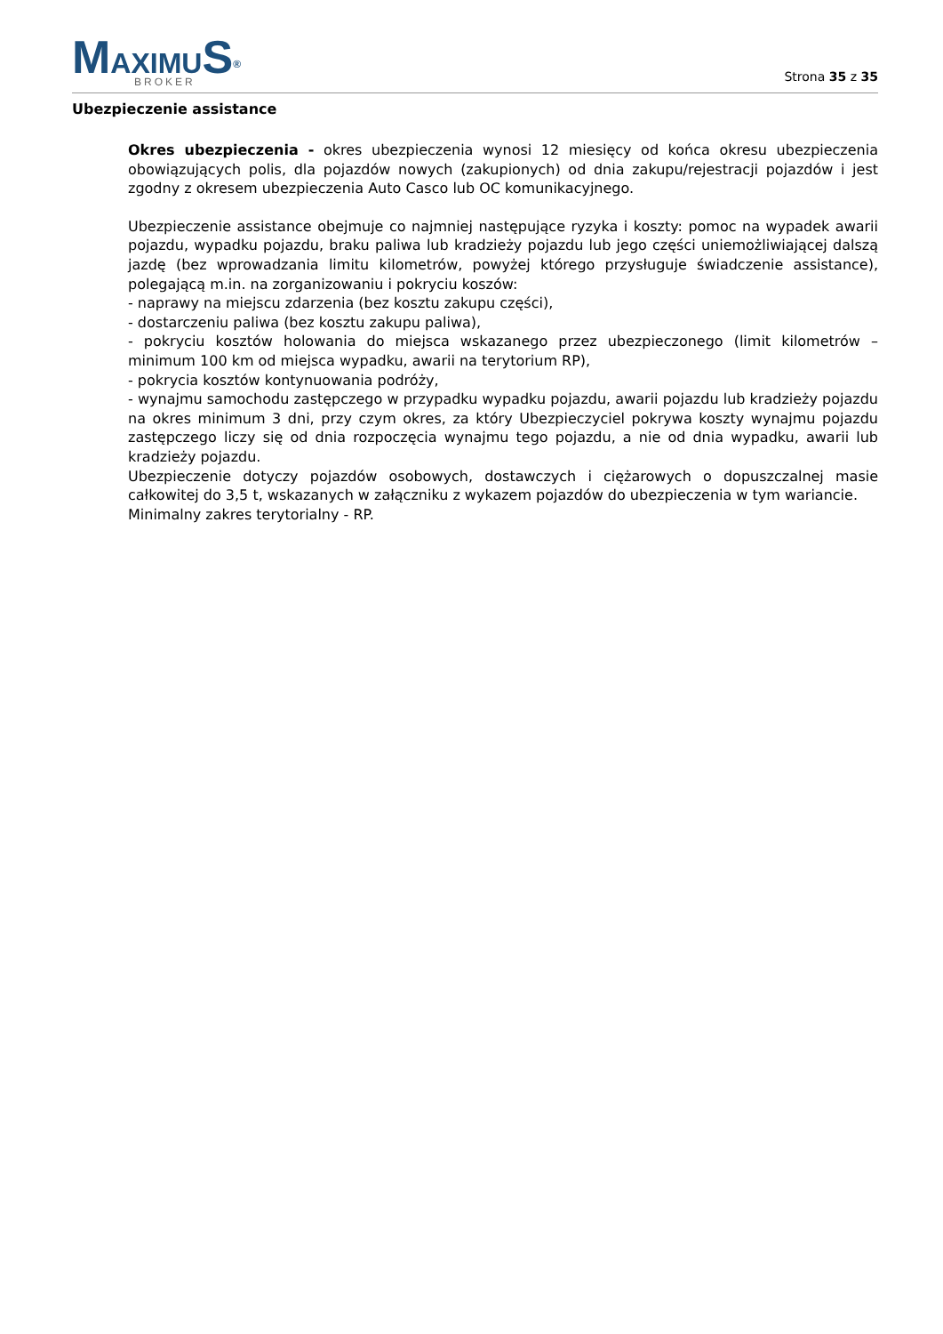MAXIMU S<sup>®</sup>
BROKER
Strona 35 z 35
Ubezpieczenie assistance
Okres ubezpieczenia - okres ubezpieczenia wynosi 12 miesięcy od końca okresu ubezpieczenia obowiązujących polis, dla pojazdów nowych (zakupionych) od dnia zakupu/rejestracji pojazdów i jest zgodny z okresem ubezpieczenia Auto Casco lub OC komunikacyjnego.
Ubezpieczenie assistance obejmuje co najmniej następujące ryzyka i koszty: pomoc na wypadek awarii pojazdu, wypadku pojazdu, braku paliwa lub kradzieży pojazdu lub jego części uniemożliwiającej dalszą jazdę (bez wprowadzania limitu kilometrów, powyżej którego przysługuje świadczenie assistance), polegającą m.in. na zorganizowaniu i pokryciu koszów:
- naprawy na miejscu zdarzenia (bez kosztu zakupu części),
- dostarczeniu paliwa (bez kosztu zakupu paliwa),
- pokryciu kosztów holowania do miejsca wskazanego przez ubezpieczonego (limit kilometrów – minimum 100 km od miejsca wypadku, awarii na terytorium RP),
- pokrycia kosztów kontynuowania podróży,
- wynajmu samochodu zastępczego w przypadku wypadku pojazdu, awarii pojazdu lub kradzieży pojazdu na okres minimum 3 dni, przy czym okres, za który Ubezpieczyciel pokrywa koszty wynajmu pojazdu zastępczego liczy się od dnia rozpoczęcia wynajmu tego pojazdu, a nie od dnia wypadku, awarii lub kradzieży pojazdu.
Ubezpieczenie dotyczy pojazdów osobowych, dostawczych i ciężarowych o dopuszczalnej masie całkowitej do 3,5 t, wskazanych w załączniku z wykazem pojazdów do ubezpieczenia w tym wariancie.
Minimalny zakres terytorialny - RP.